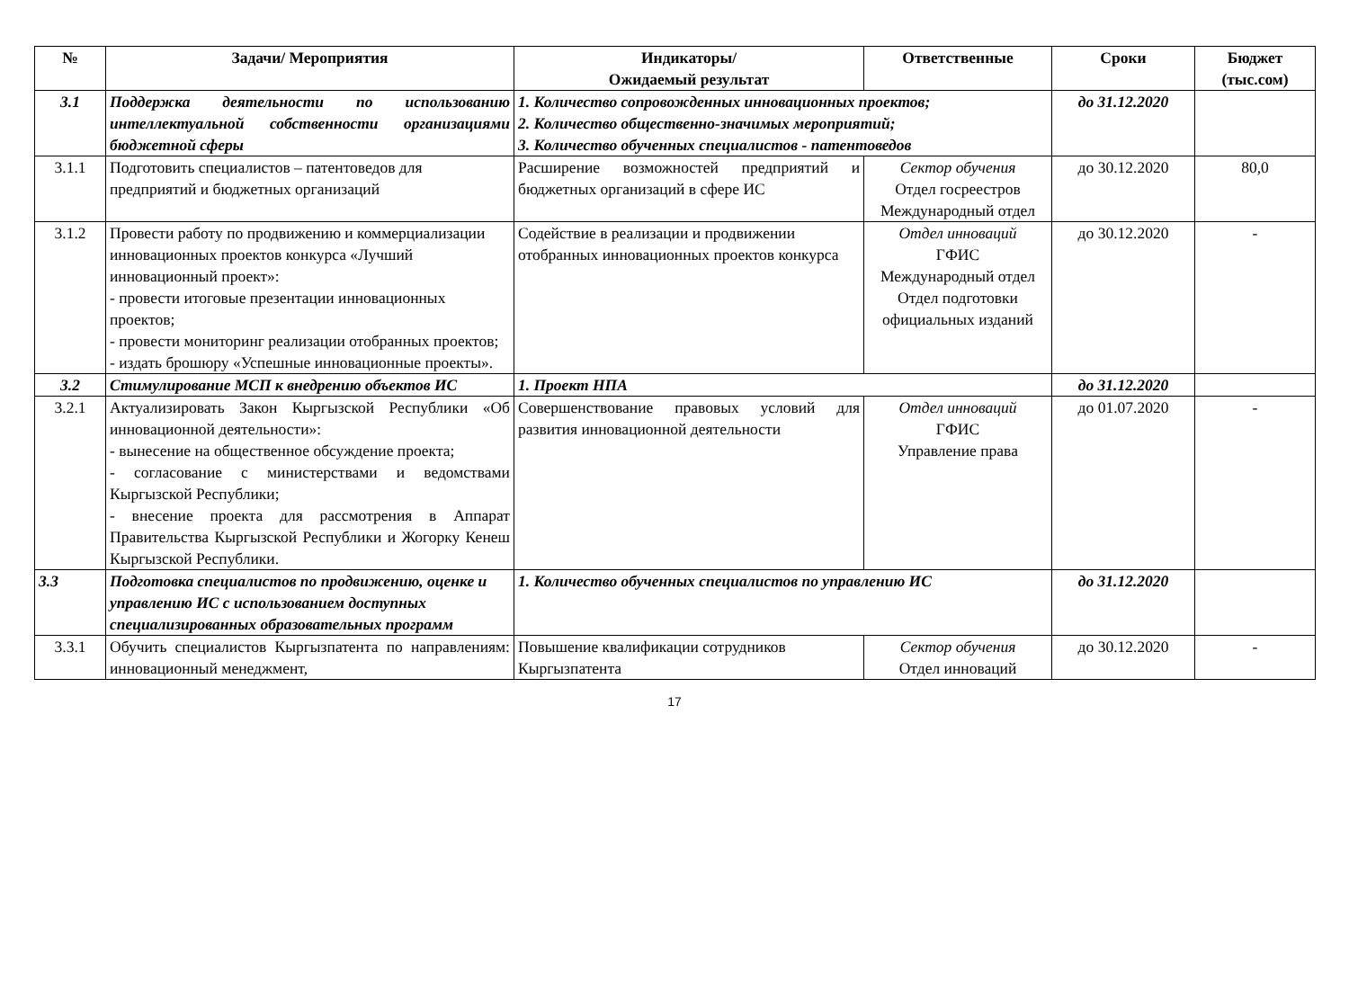| № | Задачи/ Мероприятия | Индикаторы/ Ожидаемый результат | Ответственные | Сроки | Бюджет (тыс.сом) |
| --- | --- | --- | --- | --- | --- |
| 3.1 | Поддержка деятельности по использованию интеллектуальной собственности организациями бюджетной сферы | 1. Количество сопровожденных инновационных проектов; 2. Количество общественно-значимых мероприятий; 3. Количество обученных специалистов - патентоведов | | до 31.12.2020 | |
| 3.1.1 | Подготовить специалистов – патентоведов для предприятий и бюджетных организаций | Расширение возможностей предприятий и бюджетных организаций в сфере ИС | Сектор обучения Отдел госреестров Международный отдел | до 30.12.2020 | 80,0 |
| 3.1.2 | Провести работу по продвижению и коммерциализации инновационных проектов конкурса «Лучший инновационный проект»: - провести итоговые презентации инновационных проектов; - провести мониторинг реализации отобранных проектов; - издать брошюру «Успешные инновационные проекты». | Содействие в реализации и продвижении отобранных инновационных проектов конкурса | Отдел инноваций ГФИС Международный отдел Отдел подготовки официальных изданий | до 30.12.2020 | - |
| 3.2 | Стимулирование МСП к внедрению объектов ИС | 1. Проект НПА | | до 31.12.2020 | |
| 3.2.1 | Актуализировать Закон Кыргызской Республики «Об инновационной деятельности»: - вынесение на общественное обсуждение проекта; - согласование с министерствами и ведомствами Кыргызской Республики; - внесение проекта для рассмотрения в Аппарат Правительства Кыргызской Республики и Жогорку Кенеш Кыргызской Республики. | Совершенствование правовых условий для развития инновационной деятельности | Отдел инноваций ГФИС Управление права | до 01.07.2020 | - |
| 3.3 | Подготовка специалистов по продвижению, оценке и управлению ИС с использованием доступных специализированных образовательных программ | 1. Количество обученных специалистов по управлению ИС | | до 31.12.2020 | |
| 3.3.1 | Обучить специалистов Кыргызпатента по направлениям: инновационный менеджмент, | Повышение квалификации сотрудников Кыргызпатента | Сектор обучения Отдел инноваций | до 30.12.2020 | - |
17